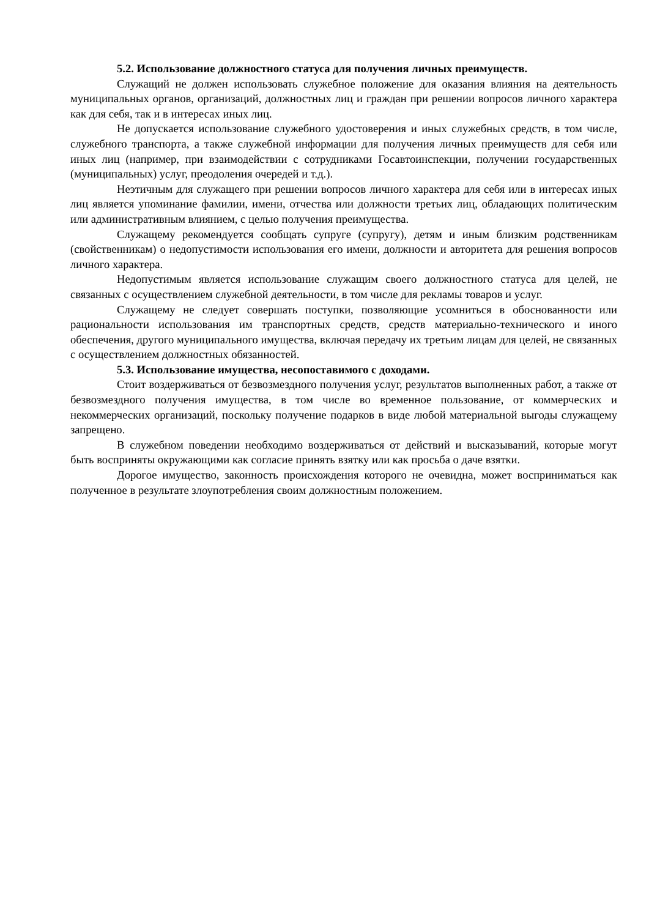5.2. Использование должностного статуса для получения личных преимуществ.
Служащий не должен использовать служебное положение для оказания влияния на деятельность муниципальных органов, организаций, должностных лиц и граждан при решении вопросов личного характера как для себя, так и в интересах иных лиц.
Не допускается использование служебного удостоверения и иных служебных средств, в том числе, служебного транспорта, а также служебной информации для получения личных преимуществ для себя или иных лиц (например, при взаимодействии с сотрудниками Госавтоинспекции, получении государственных (муниципальных) услуг, преодоления очередей и т.д.).
Неэтичным для служащего при решении вопросов личного характера для себя или в интересах иных лиц является упоминание фамилии, имени, отчества или должности третьих лиц, обладающих политическим или административным влиянием, с целью получения преимущества.
Служащему рекомендуется сообщать супруге (супругу), детям и иным близким родственникам (свойственникам) о недопустимости использования его имени, должности и авторитета для решения вопросов личного характера.
Недопустимым является использование служащим своего должностного статуса для целей, не связанных с осуществлением служебной деятельности, в том числе для рекламы товаров и услуг.
Служащему не следует совершать поступки, позволяющие усомниться в обоснованности или рациональности использования им транспортных средств, средств материально-технического и иного обеспечения, другого муниципального имущества, включая передачу их третьим лицам для целей, не связанных с осуществлением должностных обязанностей.
5.3. Использование имущества, несопоставимого с доходами.
Стоит воздерживаться от безвозмездного получения услуг, результатов выполненных работ, а также от безвозмездного получения имущества, в том числе во временное пользование, от коммерческих и некоммерческих организаций, поскольку получение подарков в виде любой материальной выгоды служащему запрещено.
В служебном поведении необходимо воздерживаться от действий и высказываний, которые могут быть восприняты окружающими как согласие принять взятку или как просьба о даче взятки.
Дорогое имущество, законность происхождения которого не очевидна, может восприниматься как полученное в результате злоупотребления своим должностным положением.